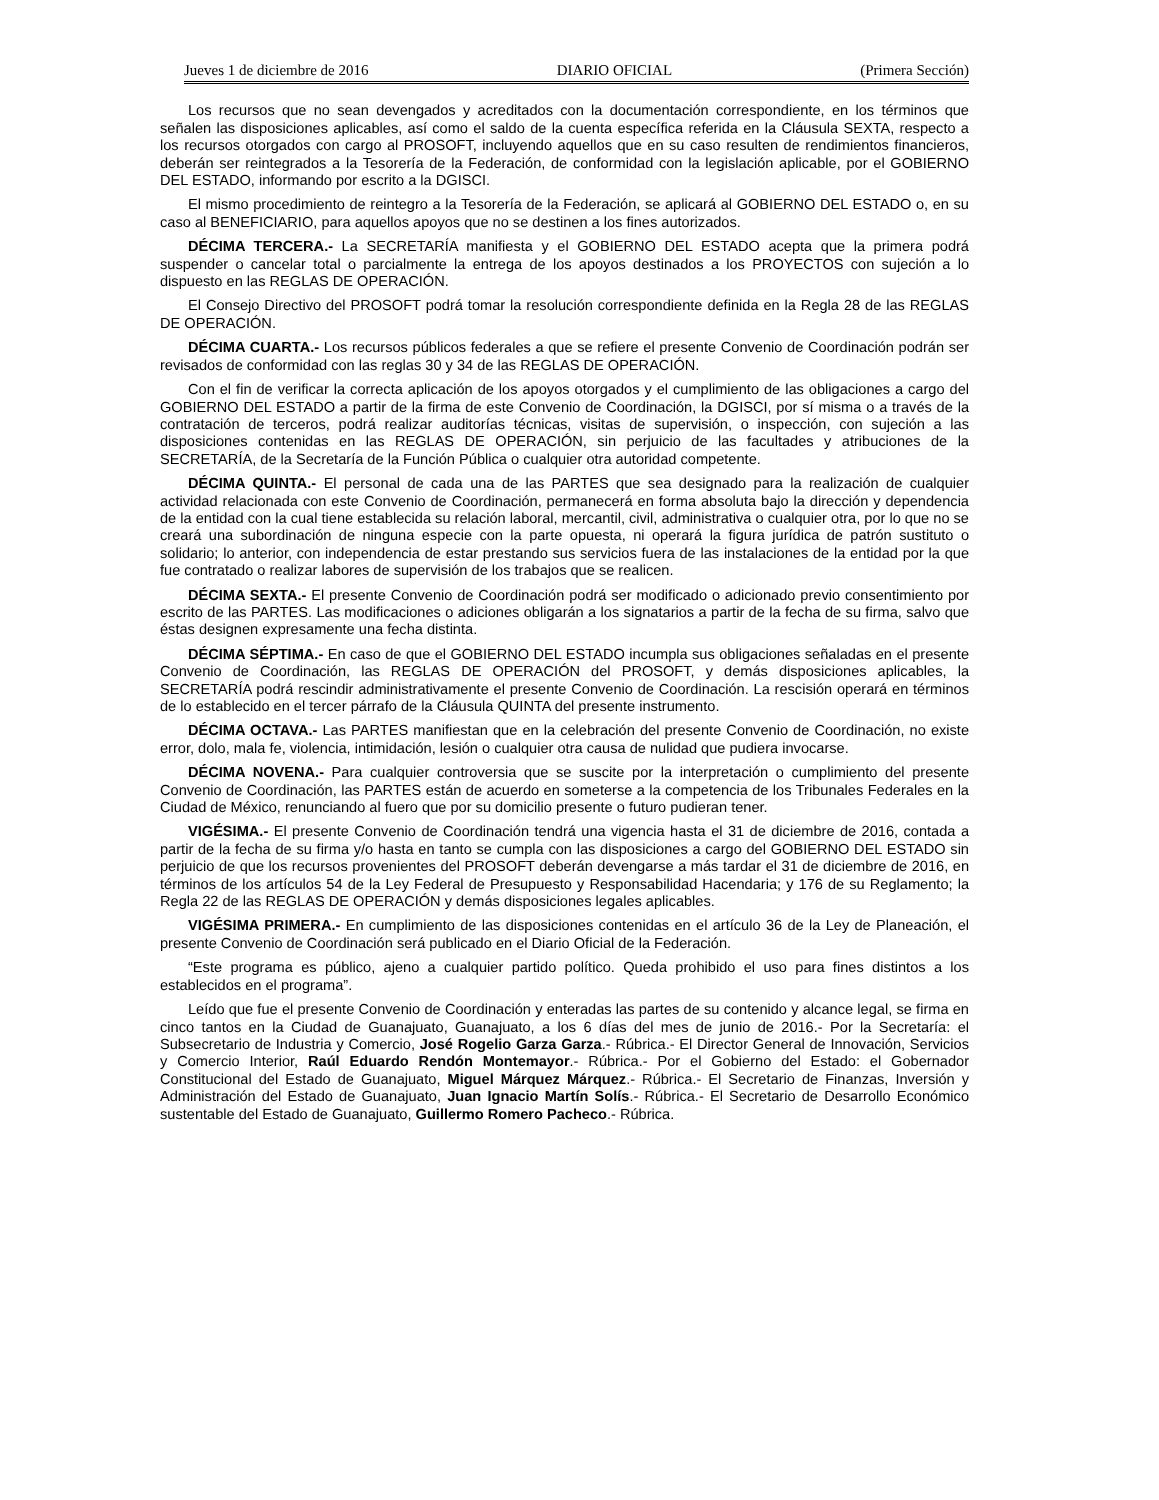Jueves 1 de diciembre de 2016 DIARIO OFICIAL (Primera Sección)
Los recursos que no sean devengados y acreditados con la documentación correspondiente, en los términos que señalen las disposiciones aplicables, así como el saldo de la cuenta específica referida en la Cláusula SEXTA, respecto a los recursos otorgados con cargo al PROSOFT, incluyendo aquellos que en su caso resulten de rendimientos financieros, deberán ser reintegrados a la Tesorería de la Federación, de conformidad con la legislación aplicable, por el GOBIERNO DEL ESTADO, informando por escrito a la DGISCI.
El mismo procedimiento de reintegro a la Tesorería de la Federación, se aplicará al GOBIERNO DEL ESTADO o, en su caso al BENEFICIARIO, para aquellos apoyos que no se destinen a los fines autorizados.
DÉCIMA TERCERA.- La SECRETARÍA manifiesta y el GOBIERNO DEL ESTADO acepta que la primera podrá suspender o cancelar total o parcialmente la entrega de los apoyos destinados a los PROYECTOS con sujeción a lo dispuesto en las REGLAS DE OPERACIÓN.
El Consejo Directivo del PROSOFT podrá tomar la resolución correspondiente definida en la Regla 28 de las REGLAS DE OPERACIÓN.
DÉCIMA CUARTA.- Los recursos públicos federales a que se refiere el presente Convenio de Coordinación podrán ser revisados de conformidad con las reglas 30 y 34 de las REGLAS DE OPERACIÓN.
Con el fin de verificar la correcta aplicación de los apoyos otorgados y el cumplimiento de las obligaciones a cargo del GOBIERNO DEL ESTADO a partir de la firma de este Convenio de Coordinación, la DGISCI, por sí misma o a través de la contratación de terceros, podrá realizar auditorías técnicas, visitas de supervisión, o inspección, con sujeción a las disposiciones contenidas en las REGLAS DE OPERACIÓN, sin perjuicio de las facultades y atribuciones de la SECRETARÍA, de la Secretaría de la Función Pública o cualquier otra autoridad competente.
DÉCIMA QUINTA.- El personal de cada una de las PARTES que sea designado para la realización de cualquier actividad relacionada con este Convenio de Coordinación, permanecerá en forma absoluta bajo la dirección y dependencia de la entidad con la cual tiene establecida su relación laboral, mercantil, civil, administrativa o cualquier otra, por lo que no se creará una subordinación de ninguna especie con la parte opuesta, ni operará la figura jurídica de patrón sustituto o solidario; lo anterior, con independencia de estar prestando sus servicios fuera de las instalaciones de la entidad por la que fue contratado o realizar labores de supervisión de los trabajos que se realicen.
DÉCIMA SEXTA.- El presente Convenio de Coordinación podrá ser modificado o adicionado previo consentimiento por escrito de las PARTES. Las modificaciones o adiciones obligarán a los signatarios a partir de la fecha de su firma, salvo que éstas designen expresamente una fecha distinta.
DÉCIMA SÉPTIMA.- En caso de que el GOBIERNO DEL ESTADO incumpla sus obligaciones señaladas en el presente Convenio de Coordinación, las REGLAS DE OPERACIÓN del PROSOFT, y demás disposiciones aplicables, la SECRETARÍA podrá rescindir administrativamente el presente Convenio de Coordinación. La rescisión operará en términos de lo establecido en el tercer párrafo de la Cláusula QUINTA del presente instrumento.
DÉCIMA OCTAVA.- Las PARTES manifiestan que en la celebración del presente Convenio de Coordinación, no existe error, dolo, mala fe, violencia, intimidación, lesión o cualquier otra causa de nulidad que pudiera invocarse.
DÉCIMA NOVENA.- Para cualquier controversia que se suscite por la interpretación o cumplimiento del presente Convenio de Coordinación, las PARTES están de acuerdo en someterse a la competencia de los Tribunales Federales en la Ciudad de México, renunciando al fuero que por su domicilio presente o futuro pudieran tener.
VIGÉSIMA.- El presente Convenio de Coordinación tendrá una vigencia hasta el 31 de diciembre de 2016, contada a partir de la fecha de su firma y/o hasta en tanto se cumpla con las disposiciones a cargo del GOBIERNO DEL ESTADO sin perjuicio de que los recursos provenientes del PROSOFT deberán devengarse a más tardar el 31 de diciembre de 2016, en términos de los artículos 54 de la Ley Federal de Presupuesto y Responsabilidad Hacendaria; y 176 de su Reglamento; la Regla 22 de las REGLAS DE OPERACIÓN y demás disposiciones legales aplicables.
VIGÉSIMA PRIMERA.- En cumplimiento de las disposiciones contenidas en el artículo 36 de la Ley de Planeación, el presente Convenio de Coordinación será publicado en el Diario Oficial de la Federación.
“Este programa es público, ajeno a cualquier partido político. Queda prohibido el uso para fines distintos a los establecidos en el programa”.
Leído que fue el presente Convenio de Coordinación y enteradas las partes de su contenido y alcance legal, se firma en cinco tantos en la Ciudad de Guanajuato, Guanajuato, a los 6 días del mes de junio de 2016.- Por la Secretaría: el Subsecretario de Industria y Comercio, José Rogelio Garza Garza.- Rúbrica.- El Director General de Innovación, Servicios y Comercio Interior, Raúl Eduardo Rendón Montemayor.- Rúbrica.- Por el Gobierno del Estado: el Gobernador Constitucional del Estado de Guanajuato, Miguel Márquez Márquez.- Rúbrica.- El Secretario de Finanzas, Inversión y Administración del Estado de Guanajuato, Juan Ignacio Martín Solís.- Rúbrica.- El Secretario de Desarrollo Económico sustentable del Estado de Guanajuato, Guillermo Romero Pacheco.- Rúbrica.